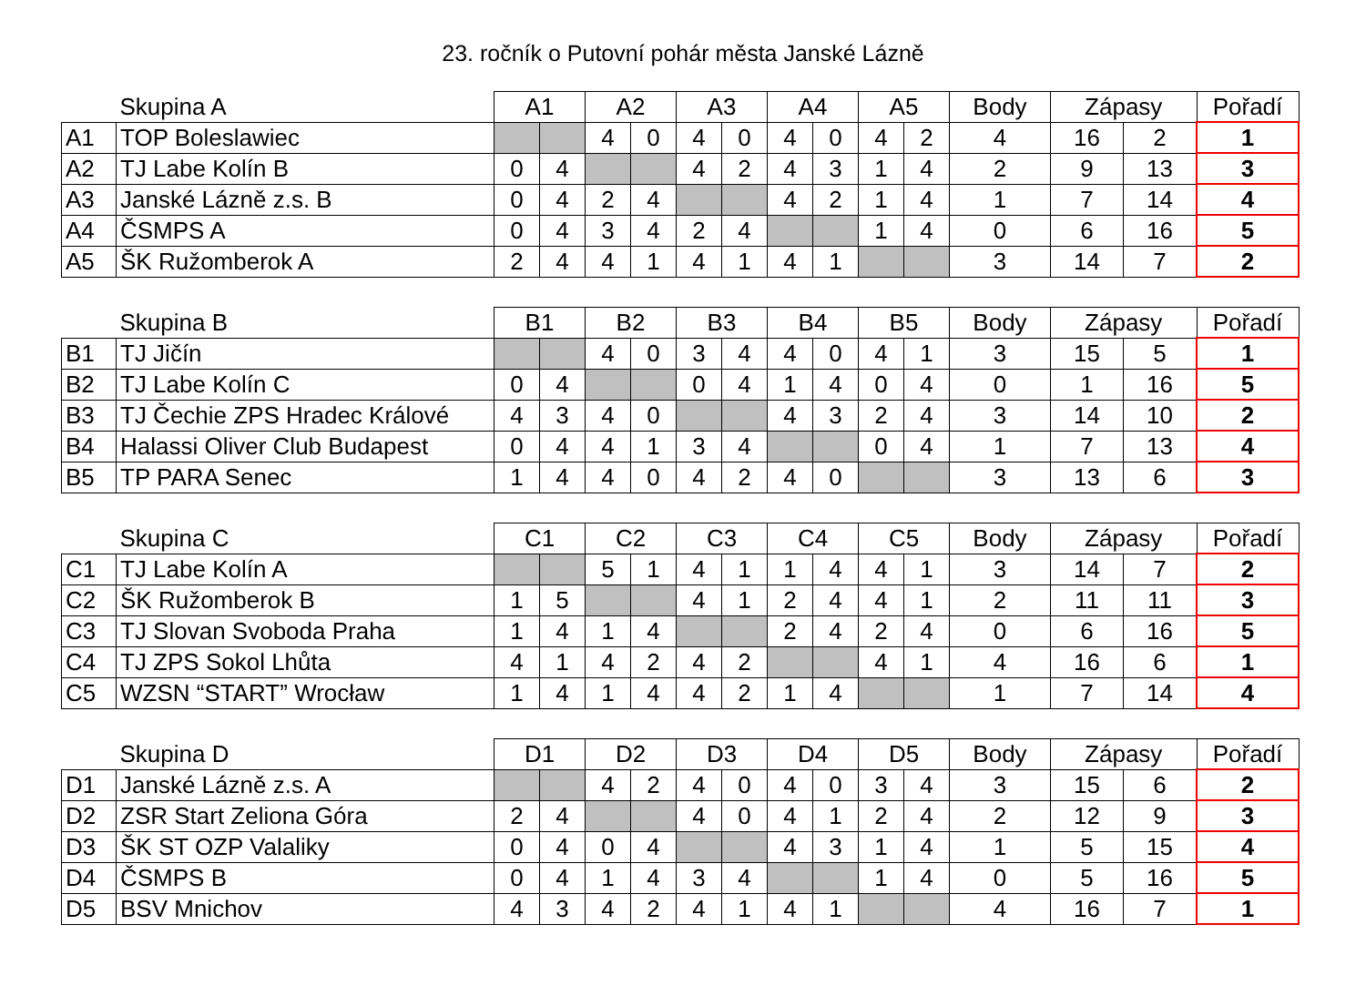23. ročník o Putovní pohár města Janské Lázně
| | Skupina A | A1 | | A2 | | A3 | | A4 | | A5 | | Body | Zápasy | | Pořadí |
| --- | --- | --- | --- | --- | --- | --- | --- | --- | --- | --- | --- | --- | --- | --- | --- |
| A1 | TOP Boleslawiec | | | 4 | 0 | 4 | 0 | 4 | 0 | 4 | 2 | 4 | 16 | 2 | 1 |
| A2 | TJ Labe Kolín B | 0 | 4 | | | 4 | 2 | 4 | 3 | 1 | 4 | 2 | 9 | 13 | 3 |
| A3 | Janské Lázně z.s. B | 0 | 4 | 2 | 4 | | | 4 | 2 | 1 | 4 | 1 | 7 | 14 | 4 |
| A4 | ČSMPS A | 0 | 4 | 3 | 4 | 2 | 4 | | | 1 | 4 | 0 | 6 | 16 | 5 |
| A5 | ŠK Ružomberok A | 2 | 4 | 4 | 1 | 4 | 1 | 4 | 1 | | | 3 | 14 | 7 | 2 |
| | Skupina B | B1 | | B2 | | B3 | | B4 | | B5 | | Body | Zápasy | | Pořadí |
| --- | --- | --- | --- | --- | --- | --- | --- | --- | --- | --- | --- | --- | --- | --- | --- |
| B1 | TJ Jičín | | | 4 | 0 | 3 | 4 | 4 | 0 | 4 | 1 | 3 | 15 | 5 | 1 |
| B2 | TJ Labe Kolín C | 0 | 4 | | | 0 | 4 | 1 | 4 | 0 | 4 | 0 | 1 | 16 | 5 |
| B3 | TJ Čechie ZPS Hradec Králové | 4 | 3 | 4 | 0 | | | 4 | 3 | 2 | 4 | 3 | 14 | 10 | 2 |
| B4 | Halassi Oliver Club Budapest | 0 | 4 | 4 | 1 | 3 | 4 | | | 0 | 4 | 1 | 7 | 13 | 4 |
| B5 | TP PARA Senec | 1 | 4 | 4 | 0 | 4 | 2 | 4 | 0 | | | 3 | 13 | 6 | 3 |
| | Skupina C | C1 | | C2 | | C3 | | C4 | | C5 | | Body | Zápasy | | Pořadí |
| --- | --- | --- | --- | --- | --- | --- | --- | --- | --- | --- | --- | --- | --- | --- | --- |
| C1 | TJ Labe Kolín A | | | 5 | 1 | 4 | 1 | 1 | 4 | 4 | 1 | 3 | 14 | 7 | 2 |
| C2 | ŠK Ružomberok B | 1 | 5 | | | 4 | 1 | 2 | 4 | 4 | 1 | 2 | 11 | 11 | 3 |
| C3 | TJ Slovan Svoboda Praha | 1 | 4 | 1 | 4 | | | 2 | 4 | 2 | 4 | 0 | 6 | 16 | 5 |
| C4 | TJ ZPS Sokol Lhůta | 4 | 1 | 4 | 2 | 4 | 2 | | | 4 | 1 | 4 | 16 | 6 | 1 |
| C5 | WZSN “START” Wrocław | 1 | 4 | 1 | 4 | 4 | 2 | 1 | 4 | | | 1 | 7 | 14 | 4 |
| | Skupina D | D1 | | D2 | | D3 | | D4 | | D5 | | Body | Zápasy | | Pořadí |
| --- | --- | --- | --- | --- | --- | --- | --- | --- | --- | --- | --- | --- | --- | --- | --- |
| D1 | Janské Lázně z.s. A | | | 4 | 2 | 4 | 0 | 4 | 0 | 3 | 4 | 3 | 15 | 6 | 2 |
| D2 | ZSR Start Zeliona Góra | 2 | 4 | | | 4 | 0 | 4 | 1 | 2 | 4 | 2 | 12 | 9 | 3 |
| D3 | ŠK ST OZP Valaliky | 0 | 4 | 0 | 4 | | | 4 | 3 | 1 | 4 | 1 | 5 | 15 | 4 |
| D4 | ČSMPS B | 0 | 4 | 1 | 4 | 3 | 4 | | | 1 | 4 | 0 | 5 | 16 | 5 |
| D5 | BSV Mnichov | 4 | 3 | 4 | 2 | 4 | 1 | 4 | 1 | | | 4 | 16 | 7 | 1 |